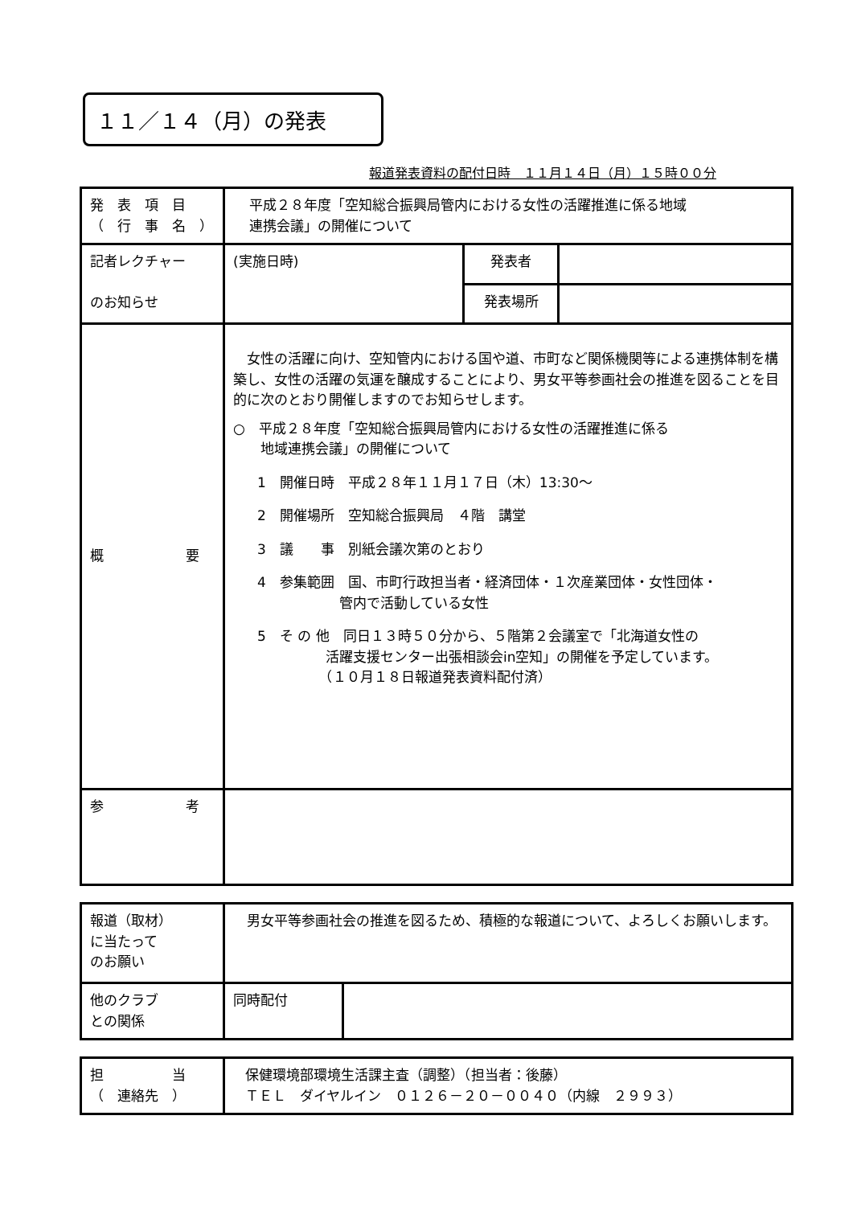１１／１４（月）の発表
報道発表資料の配付日時　１１月１４日（月）１５時００分
| 発 表 項 目 （ 行 事 名 ） | 平成２８年度「空知総合振興局管内における女性の活躍推進に係る地域 連携会議」の開催について | | |
| 記者レクチャー のお知らせ | (実施日時) | 発表者 | |
| | | 発表場所 | |
| 概 要 | 女性の活躍に向け、空知管内における国や道、市町など関係機関等による連携体制を構築し、女性の活躍の気運を醸成することにより、男女平等参画社会の推進を図ることを目的に次のとおり開催しますのでお知らせします。 ○ 平成２８年度「空知総合振興局管内における女性の活躍推進に係る 地域連携会議」の開催について 1 開催日時 平成２８年１１月１７日（木）13:30～ 2 開催場所 空知総合振興局 ４階 講堂 3 議 事 別紙会議次第のとおり 4 参集範囲 国、市町行政担当者・経済団体・１次産業団体・女性団体・ 管内で活動している女性 5 そ の 他 同日１３時５０分から、５階第２会議室で「北海道女性の 活躍支援センター出張相談会in空知」の開催を予定しています。 （１０月１８日報道発表資料配付済） | | |
| 参 考 | | | |
| 報道（取材） に当たって のお願い | 男女平等参画社会の推進を図るため、積極的な報道について、よろしくお願いします。 | |
| 他のクラブ との関係 | 同時配付 | |
| 担 当 （ 連絡先 ） | 保健環境部環境生活課主査（調整）（担当者：後藤） ＴＥＬ ダイヤルイン ０１２６－２０－００４０（内線 ２９９３） |